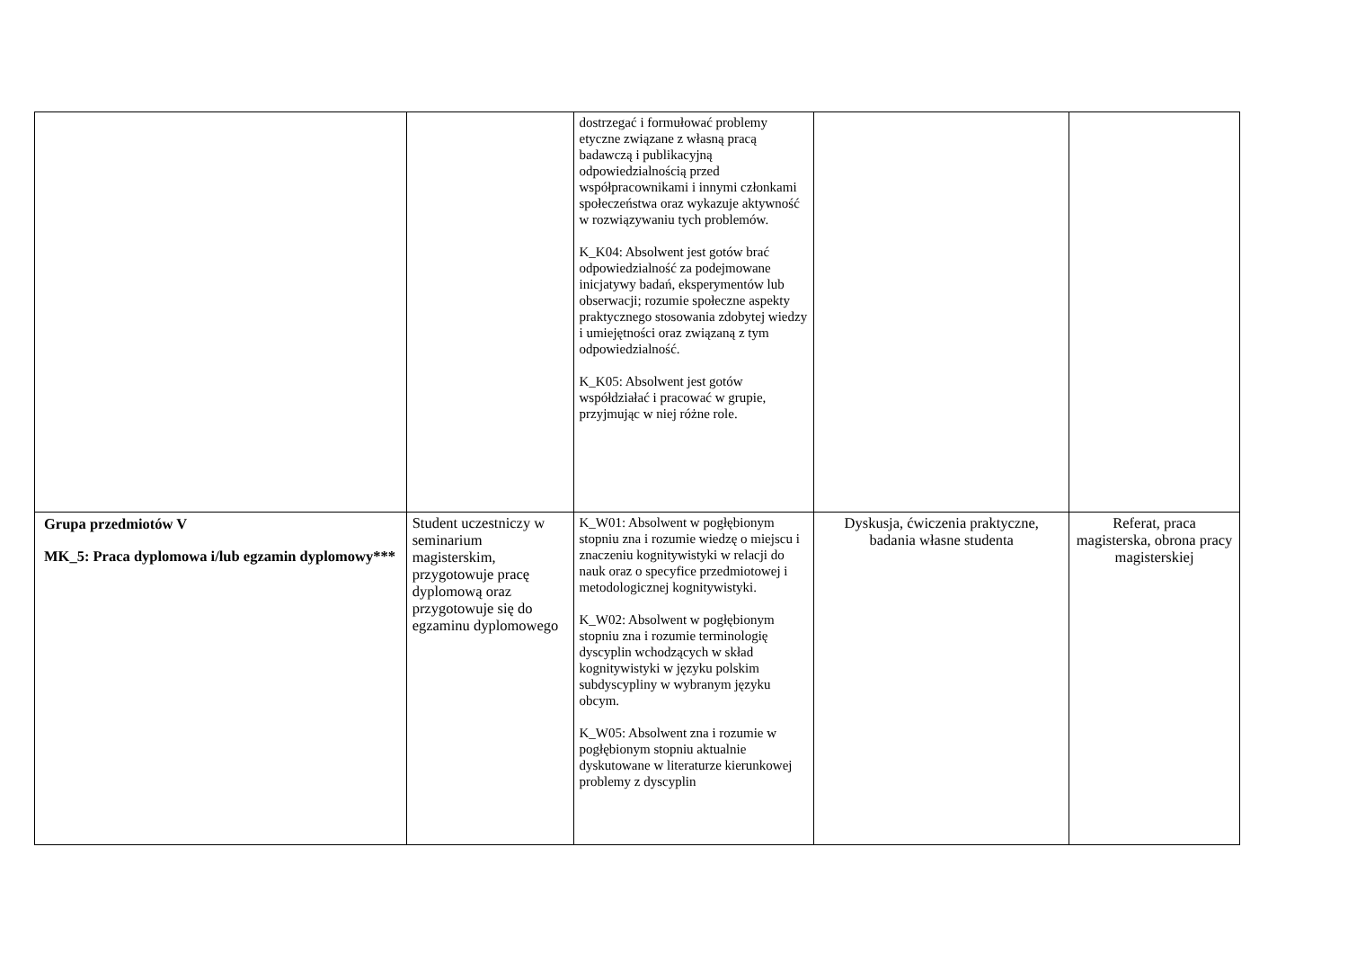| | | dostrzegać i formułować problemy etyczne związane z własną pracą badawczą i publikacyjną odpowiedzialnością przed współpracownikami i innymi członkami społeczeństwa oraz wykazuje aktywność w rozwiązywaniu tych problemów. K_K04: Absolwent jest gotów brać odpowiedzialność za podejmowane inicjatywy badań, eksperymentów lub obserwacji; rozumie społeczne aspekty praktycznego stosowania zdobytej wiedzy i umiejętności oraz związaną z tym odpowiedzialność. K_K05: Absolwent jest gotów współdziałać i pracować w grupie, przyjmując w niej różne role. | | |
| Grupa przedmiotów V MK_5: Praca dyplomowa i/lub egzamin dyplomowy*** | Student uczestniczy w seminarium magisterskim, przygotowuje pracę dyplomową oraz przygotowuje się do egzaminu dyplomowego | K_W01: Absolwent w pogłębionym stopniu zna i rozumie wiedzę o miejscu i znaczeniu kognitywistyki w relacji do nauk oraz o specyfice przedmiotowej i metodologicznej kognitywistyki. K_W02: Absolwent w pogłębionym stopniu zna i rozumie terminologię dyscyplin wchodzących w skład kognitywistyki w języku polskim subdyscypliny w wybranym języku obcym. K_W05: Absolwent zna i rozumie w pogłębionym stopniu aktualnie dyskutowane w literaturze kierunkowej problemy z dyscyplin | Dyskusja, ćwiczenia praktyczne, badania własne studenta | Referat, praca magisterska, obrona pracy magisterskiej |